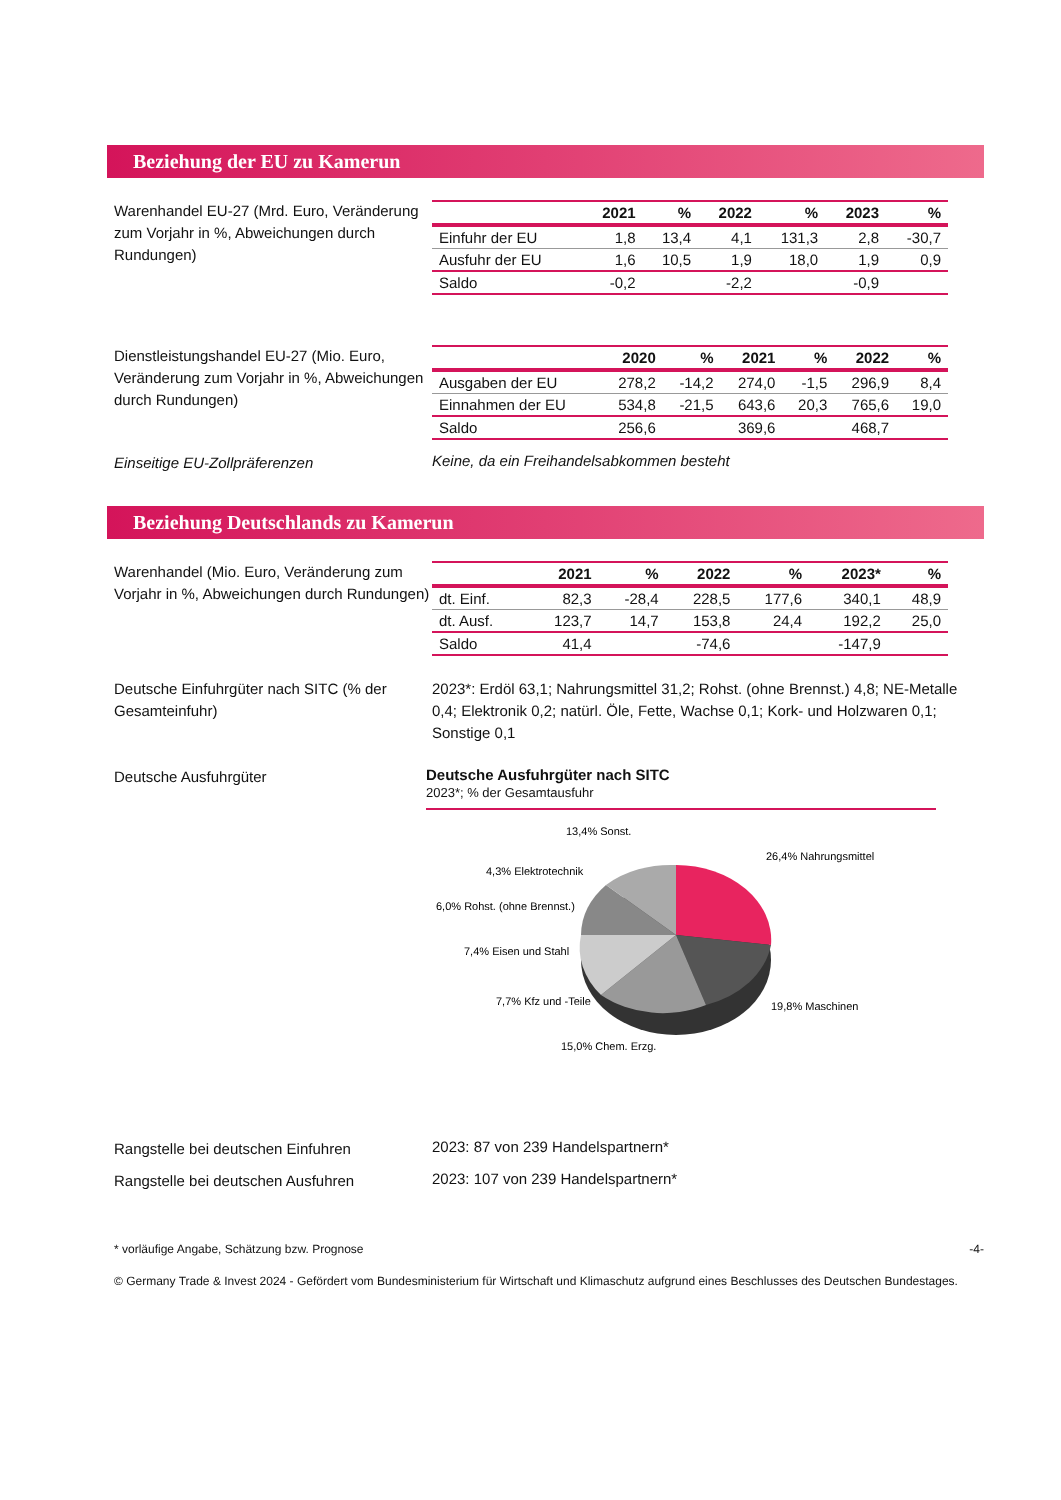Beziehung der EU zu Kamerun
Warenhandel EU-27 (Mrd. Euro, Veränderung zum Vorjahr in %, Abweichungen durch Rundungen)
| | 2021 | % | 2022 | % | 2023 | % |
| --- | --- | --- | --- | --- | --- | --- |
| Einfuhr der EU | 1,8 | 13,4 | 4,1 | 131,3 | 2,8 | -30,7 |
| Ausfuhr der EU | 1,6 | 10,5 | 1,9 | 18,0 | 1,9 | 0,9 |
| Saldo | -0,2 | | -2,2 | | -0,9 | |
Dienstleistungshandel EU-27 (Mio. Euro, Veränderung zum Vorjahr in %, Abweichungen durch Rundungen)
| | 2020 | % | 2021 | % | 2022 | % |
| --- | --- | --- | --- | --- | --- | --- |
| Ausgaben der EU | 278,2 | -14,2 | 274,0 | -1,5 | 296,9 | 8,4 |
| Einnahmen der EU | 534,8 | -21,5 | 643,6 | 20,3 | 765,6 | 19,0 |
| Saldo | 256,6 | | 369,6 | | 468,7 | |
Einseitige EU-Zollpräferenzen
Keine, da ein Freihandelsabkommen besteht
Beziehung Deutschlands zu Kamerun
Warenhandel (Mio. Euro, Veränderung zum Vorjahr in %, Abweichungen durch Rundungen)
| | 2021 | % | 2022 | % | 2023* | % |
| --- | --- | --- | --- | --- | --- | --- |
| dt. Einf. | 82,3 | -28,4 | 228,5 | 177,6 | 340,1 | 48,9 |
| dt. Ausf. | 123,7 | 14,7 | 153,8 | 24,4 | 192,2 | 25,0 |
| Saldo | 41,4 | | -74,6 | | -147,9 | |
Deutsche Einfuhrgüter nach SITC (% der Gesamteinfuhr)
2023*: Erdöl 63,1; Nahrungsmittel 31,2; Rohst. (ohne Brennst.) 4,8; NE-Metalle 0,4; Elektronik 0,2; natürl. Öle, Fette, Wachse 0,1; Kork- und Holzwaren 0,1; Sonstige 0,1
Deutsche Ausfuhrgüter
Deutsche Ausfuhrgüter nach SITC
2023*; % der Gesamtausfuhr
13,4% Sonst.
26,4% Nahrungsmittel
4,3% Elektrotechnik
6,0% Rohst. (ohne Brennst.)
7,4% Eisen und Stahl
7,7% Kfz und -Teile
19,8% Maschinen
15,0% Chem. Erzg.
Rangstelle bei deutschen Einfuhren
2023: 87 von 239 Handelspartnern*
Rangstelle bei deutschen Ausfuhren
2023: 107 von 239 Handelspartnern*
* vorläufige Angabe, Schätzung bzw. Prognose -4-
© Germany Trade & Invest 2024 - Gefördert vom Bundesministerium für Wirtschaft und Klimaschutz aufgrund eines Beschlusses des Deutschen Bundestages.